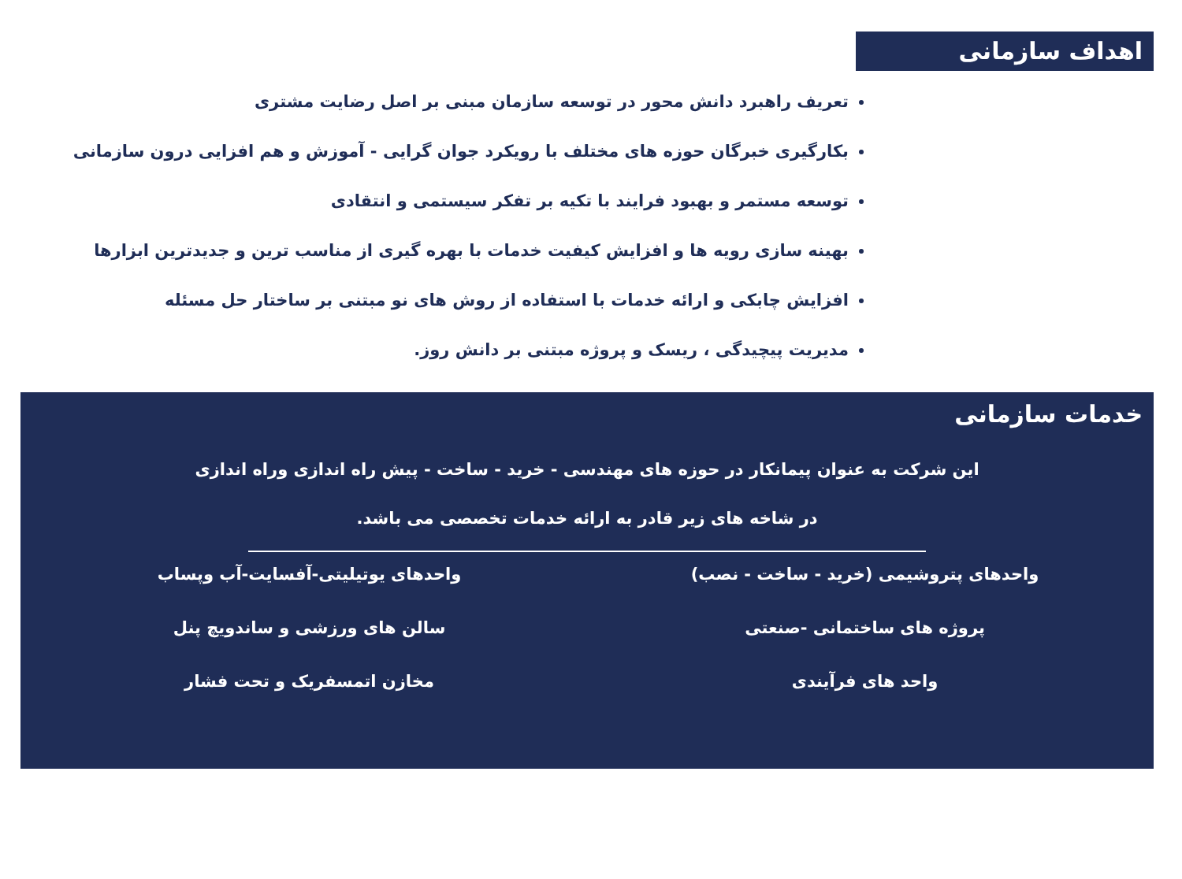اهداف سازمانی
تعریف راهبرد دانش محور در توسعه سازمان مبنی بر اصل رضایت مشتری
بکارگیری خبرگان حوزه های مختلف با رویکرد جوان گرایی - آموزش و هم افزایی درون سازمانی
توسعه مستمر و بهبود فرایند با تکیه بر تفکر سیستمی و انتقادی
بهینه سازی رویه ها و افزایش کیفیت خدمات با بهره گیری از مناسب ترین و جدیدترین ابزارها
افزایش چابکی و ارائه خدمات با استفاده از روش های نو مبتنی بر ساختار حل مسئله
مدیریت پیچیدگی ، ریسک و پروژه مبتنی بر دانش روز.
خدمات سازمانی
این شرکت به عنوان پیمانکار در حوزه های مهندسی - خرید - ساخت - پیش راه اندازی وراه اندازی در شاخه های زیر قادر به ارائه خدمات تخصصی می باشد.
واحدهای پتروشیمی (خرید - ساخت - نصب)
واحدهای یوتیلیتی-آفسایت-آب وپساب
پروژه های ساختمانی -صنعتی
سالن های ورزشی و ساندویچ پنل
واحد های فرآیندی
مخازن اتمسفریک و تحت فشار